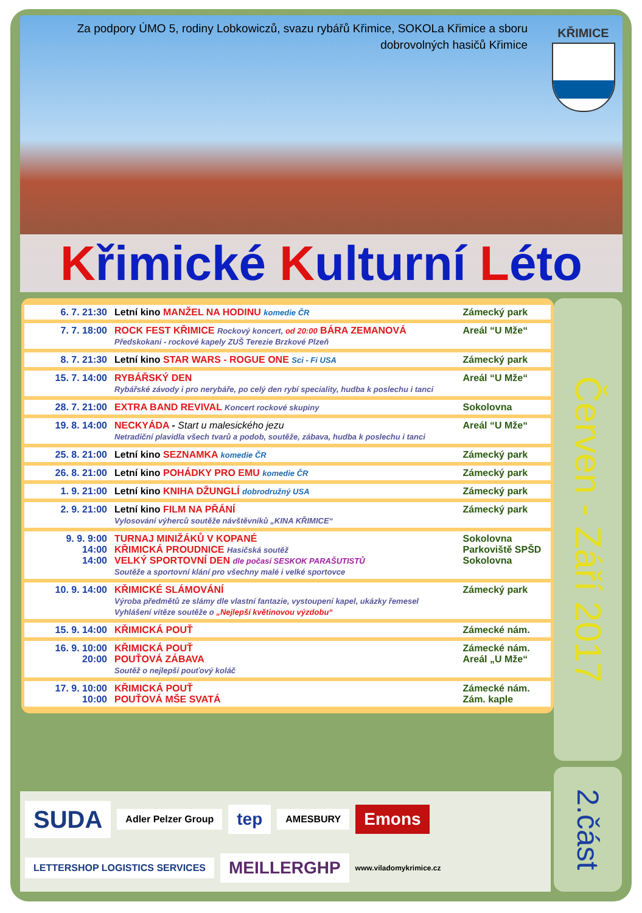Za podpory ÚMO 5, rodiny Lobkowiczů, svazu rybářů Křimice, SOKOLa Křimice a sboru dobrovolných hasičů Křimice
KŘIMICE
Křimické Kulturní Léto
| 6. 7. 21:30 | Letní kino MANŽEL NA HODINU komedie ČR | Zámecký park |
| 7. 7. 18:00 | ROCK FEST KŘIMICE Rockový koncert, od 20:00 BÁRA ZEMANOVÁ Předskokani - rockové kapely ZUŠ Terezie Brzkové Plzeň | Areál “U Mže“ |
| 8. 7. 21:30 | Letní kino STAR WARS - ROGUE ONE Sci - Fi USA | Zámecký park |
| 15. 7. 14:00 | RYBÁŘSKÝ DEN Rybářské závody i pro nerybáře, po celý den rybí speciality, hudba k poslechu i tanci | Areál “U Mže“ |
| 28. 7. 21:00 | EXTRA BAND REVIVAL Koncert rockové skupiny | Sokolovna |
| 19. 8. 14:00 | NECKYÁDA - Start u malesického jezu Netradiční plavidla všech tvarů a podob, soutěže, zábava, hudba k poslechu i tanci | Areál “U Mže“ |
| 25. 8. 21:00 | Letní kino SEZNAMKA komedie ČR | Zámecký park |
| 26. 8. 21:00 | Letní kino POHÁDKY PRO EMU komedie ČR | Zámecký park |
| 1. 9. 21:00 | Letní kino KNIHA DŽUNGLÍ dobrodružný USA | Zámecký park |
| 2. 9. 21:00 | Letní kino FILM NA PŘÁNÍ Vylosování výherců soutěže návštěvníků „KINA KŘIMICE“ | Zámecký park |
| 9. 9. 9:00 14:00 14:00 | TURNAJ MINIŽÁKŮ V KOPANÉ KŘIMICKÁ PROUDNICE Hasičská soutěž VELKÝ SPORTOVNÍ DEN dle počasí SESKOK PARAŠUTISTŮ Soutěže a sportovní klání pro všechny malé i velké sportovce | Sokolovna Parkoviště SPŠD Sokolovna |
| 10. 9. 14:00 | KŘIMICKÉ SLÁMOVÁNÍ Výroba předmětů ze slámy dle vlastní fantazie, vystoupení kapel, ukázky řemesel Vyhlášení vítěze soutěže o „Nejlepší květinovou výzdobu“ | Zámecký park |
| 15. 9. 14:00 | KŘIMICKÁ POUŤ | Zámecké nám. |
| 16. 9. 10:00 20:00 | KŘIMICKÁ POUŤ POUŤOVÁ ZÁBAVA Soutěž o nejlepší pouťový koláč | Zámecké nám. Areál „U Mže“ |
| 17. 9. 10:00 10:00 | KŘIMICKÁ POUŤ POUŤOVÁ MŠE SVATÁ | Zámecké nám. Zám. kaple |
Červen - Září 2017
2.část
SUDA
Adler Pelzer Group
tep
AMESBURY
Emons
LETTERSHOP LOGISTICS SERVICES
MEILLERGHP
www.viladomykrimice.cz